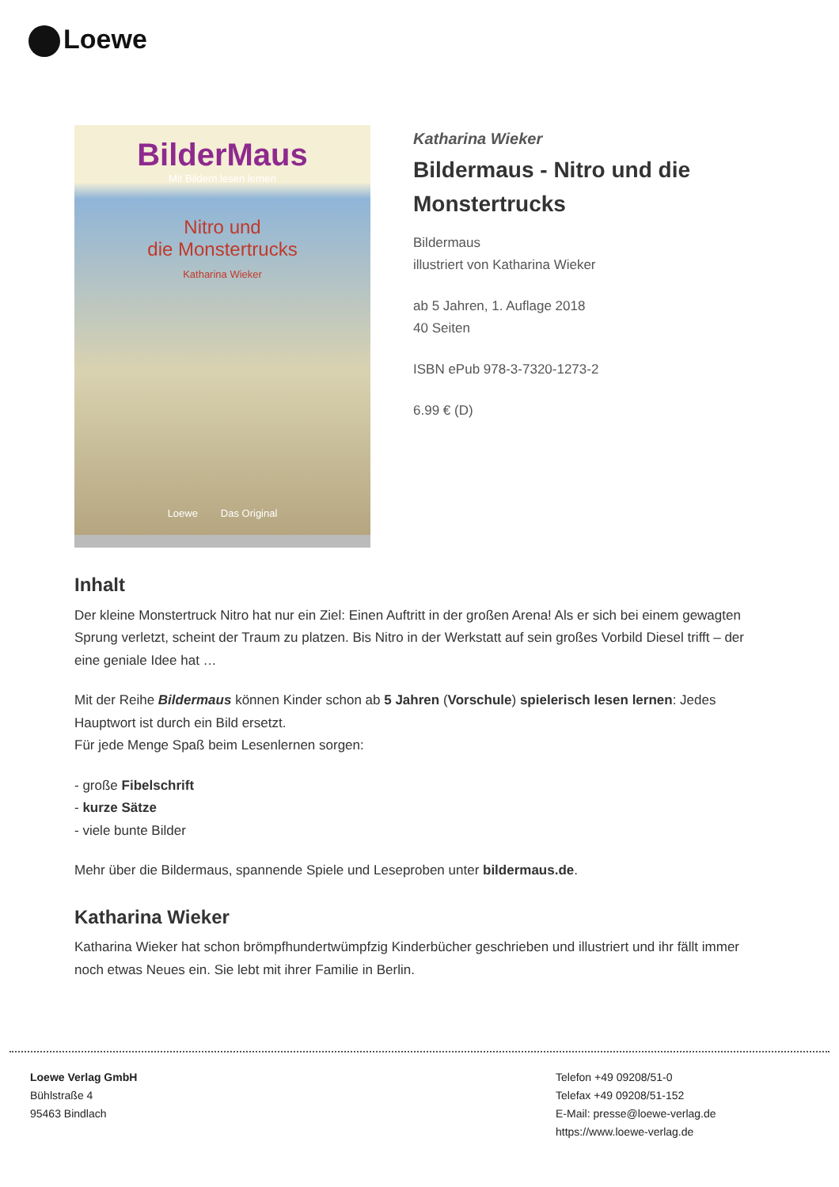Loewe
BilderMaus
Mit Bildern lesen lernen
Nitro und
die Monstertrucks
Katharina Wieker
Loewe Das Original
Katharina Wieker
Bildermaus - Nitro und die Monstertrucks
Bildermaus
illustriert von Katharina Wieker
ab 5 Jahren, 1. Auflage 2018
40 Seiten
ISBN ePub 978-3-7320-1273-2
6.99 € (D)
Inhalt
Der kleine Monstertruck Nitro hat nur ein Ziel: Einen Auftritt in der großen Arena! Als er sich bei einem gewagten Sprung verletzt, scheint der Traum zu platzen. Bis Nitro in der Werkstatt auf sein großes Vorbild Diesel trifft – der eine geniale Idee hat …
Mit der Reihe Bildermaus können Kinder schon ab 5 Jahren (Vorschule) spielerisch lesen lernen: Jedes Hauptwort ist durch ein Bild ersetzt.
Für jede Menge Spaß beim Lesenlernen sorgen:
- große Fibelschrift
- kurze Sätze
- viele bunte Bilder
Mehr über die Bildermaus, spannende Spiele und Leseproben unter bildermaus.de.
Katharina Wieker
Katharina Wieker hat schon brömpfhundertwümpfzig Kinderbücher geschrieben und illustriert und ihr fällt immer noch etwas Neues ein. Sie lebt mit ihrer Familie in Berlin.
Loewe Verlag GmbH
Bühlstraße 4
95463 Bindlach
Telefon +49 09208/51-0
Telefax +49 09208/51-152
E-Mail: presse@loewe-verlag.de
https://www.loewe-verlag.de